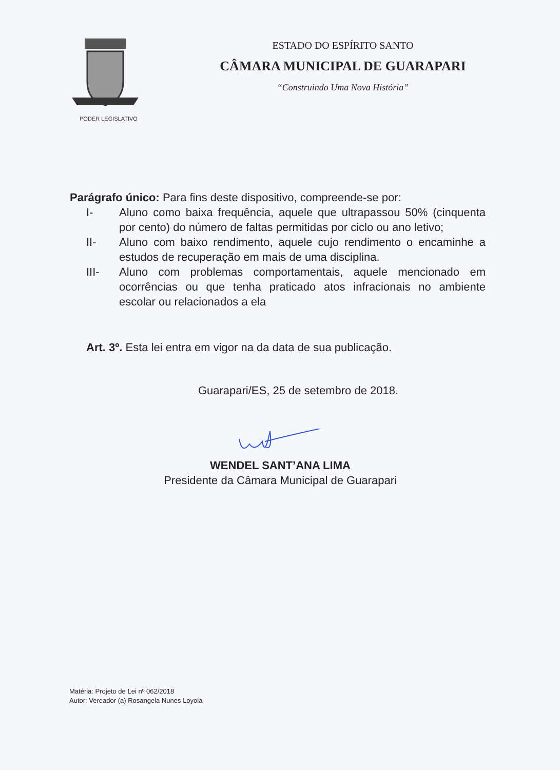PODER LEGISLATIVO
ESTADO DO ESPÍRITO SANTO
CÂMARA MUNICIPAL DE GUARAPARI
“Construindo Uma Nova História”
Parágrafo único: Para fins deste dispositivo, compreende-se por:
I- Aluno como baixa frequência, aquele que ultrapassou 50% (cinquenta por cento) do número de faltas permitidas por ciclo ou ano letivo;
II- Aluno com baixo rendimento, aquele cujo rendimento o encaminhe a estudos de recuperação em mais de uma disciplina.
III- Aluno com problemas comportamentais, aquele mencionado em ocorrências ou que tenha praticado atos infracionais no ambiente escolar ou relacionados a ela
Art. 3º. Esta lei entra em vigor na da data de sua publicação.
Guarapari/ES, 25 de setembro de 2018.
WENDEL SANT’ANA LIMA
Presidente da Câmara Municipal de Guarapari
Matéria: Projeto de Lei nº 062/2018
Autor: Vereador (a) Rosangela Nunes Loyola